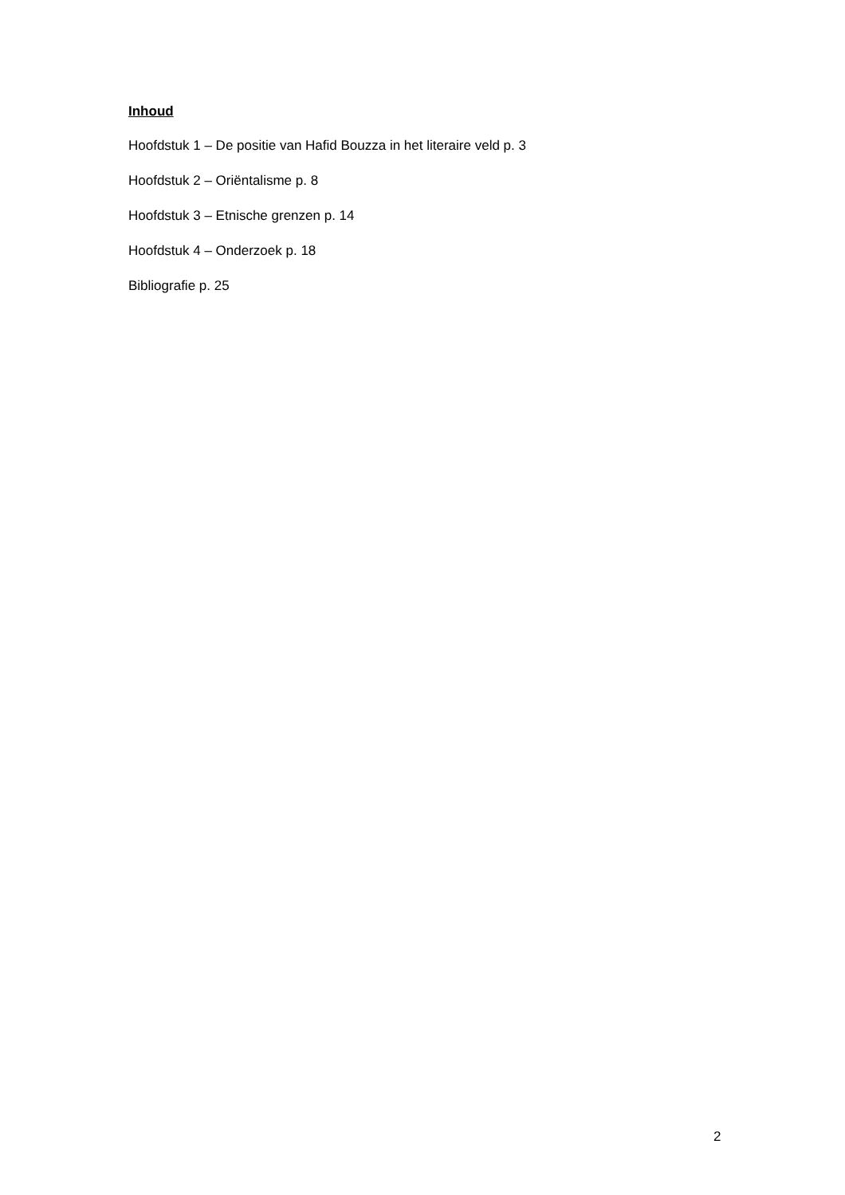Inhoud
Hoofdstuk 1 – De positie van Hafid Bouzza in het literaire veld p. 3
Hoofdstuk 2 – Oriëntalisme p. 8
Hoofdstuk 3 – Etnische grenzen p. 14
Hoofdstuk 4 – Onderzoek p. 18
Bibliografie p. 25
2